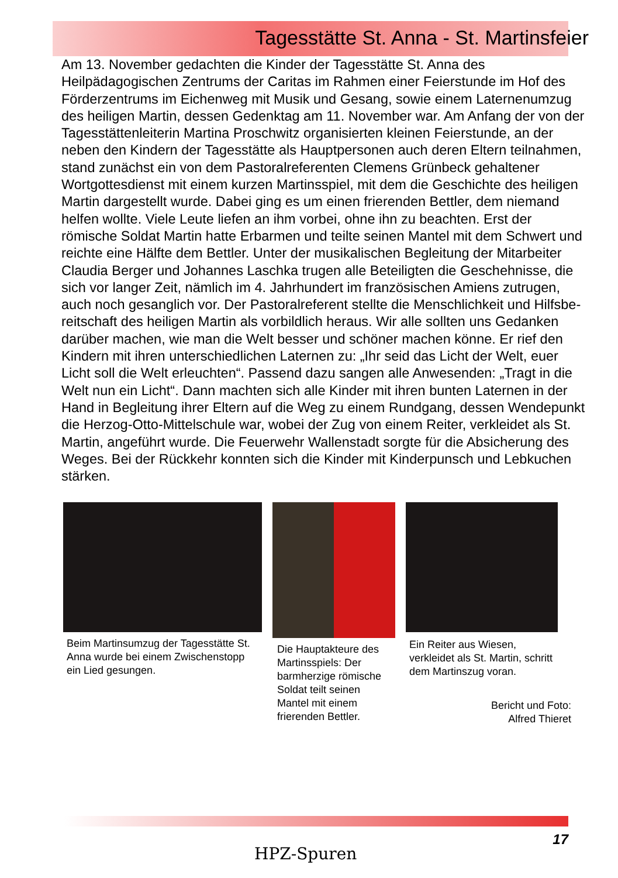Tagesstätte St. Anna - St. Martinsfeier
Am 13. November gedachten die Kinder der Tagesstätte St. Anna des Heilpädagogischen Zentrums der Caritas im Rahmen einer Feierstunde im Hof des Förderzentrums im Eichenweg mit Musik und Gesang, sowie einem Laternenumzug des heiligen Martin, dessen Gedenktag am 11. November war. Am Anfang der von der Tagesstättenleiterin Martina Proschwitz organisierten kleinen Feierstunde, an der neben den Kindern der Tagesstätte als Hauptpersonen auch deren Eltern teilnahmen, stand zunächst ein von dem Pastoralreferenten Clemens Grünbeck gehaltener Wortgottesdienst mit einem kurzen Martinsspiel, mit dem die Geschichte des heiligen Martin dargestellt wurde. Dabei ging es um einen frierenden Bettler, dem niemand helfen wollte. Viele Leute liefen an ihm vorbei, ohne ihn zu beachten. Erst der römische Soldat Martin hatte Erbarmen und teilte seinen Mantel mit dem Schwert und reichte eine Hälfte dem Bettler. Unter der musikalischen Begleitung der Mitarbeiter Claudia Berger und Johannes Laschka trugen alle Beteiligten die Geschehnisse, die sich vor langer Zeit, nämlich im 4. Jahrhundert im französischen Amiens zutrugen, auch noch gesanglich vor. Der Pastoralreferent stellte die Menschlichkeit und Hilfsbe­reitschaft des heiligen Martin als vorbildlich heraus. Wir alle sollten uns Gedanken darüber machen, wie man die Welt besser und schöner machen könne. Er rief den Kindern mit ihren unterschiedlichen Laternen zu: „Ihr seid das Licht der Welt, euer Licht soll die Welt erleuchten“. Passend dazu san­gen alle Anwesenden: „Tragt in die Welt nun ein Licht“. Dann machten sich alle Kinder mit ihren bunten Laternen in der Hand in Begleitung ihrer Eltern auf die Weg zu einem Rundgang, dessen Wendepunkt die Herzog-Otto-Mittelschule war, wobei der Zug von einem Reiter, verkleidet als St. Martin, angeführt wurde. Die Feuerwehr Wallenstadt sorgte für die Absicherung des Weges. Bei der Rückkehr konnten sich die Kinder mit Kinderpunsch und Lebkuchen stärken.
Beim Martinsumzug der Tages­stätte St. Anna wurde bei einem Zwischenstopp ein Lied gesungen.
Die Hauptakteure des Martinsspiels: Der barmherzige römische Soldat teilt seinen Mantel mit einem frierenden Bettler.
Ein Reiter aus Wiesen, verkleidet als St. Martin, schritt dem Martinszug voran.
Bericht und Foto:
Alfred Thieret
17
HPZ-Spuren